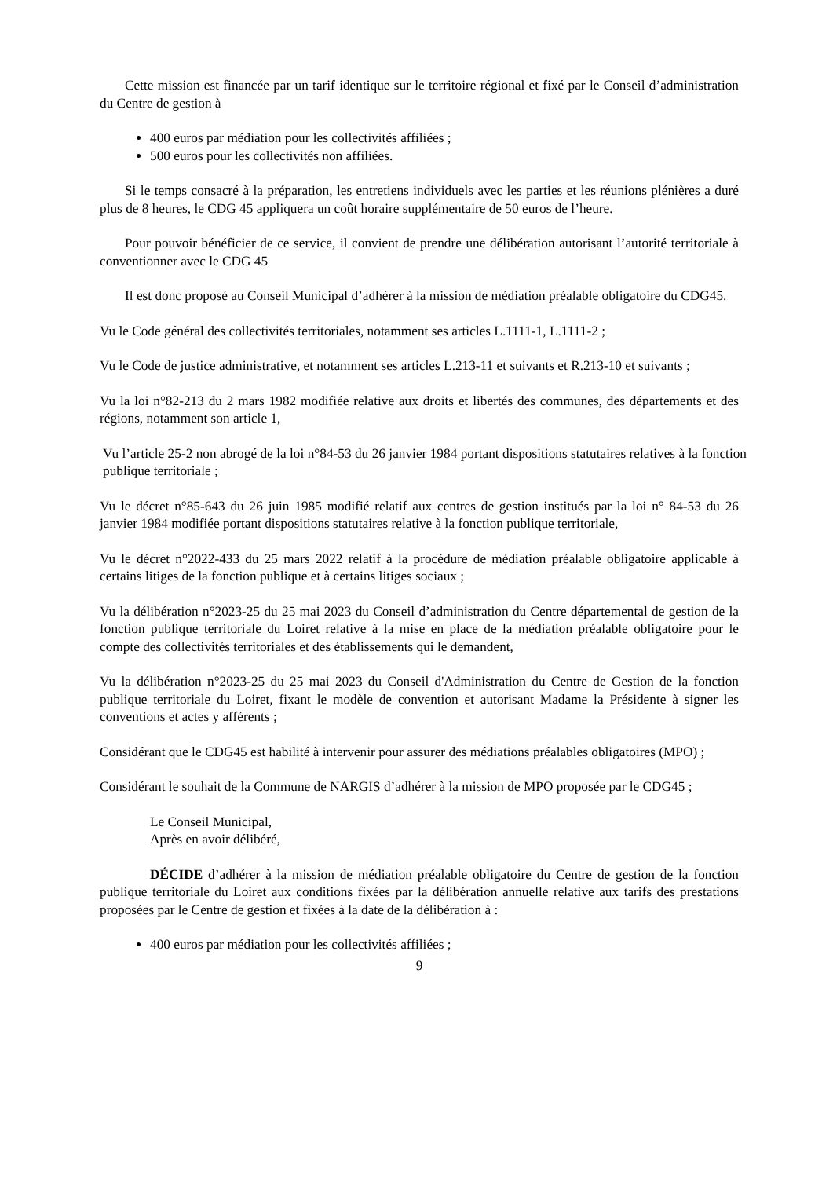Cette mission est financée par un tarif identique sur le territoire régional et fixé par le Conseil d’administration du Centre de gestion à
400 euros par médiation pour les collectivités affiliées ;
500 euros pour les collectivités non affiliées.
Si le temps consacré à la préparation, les entretiens individuels avec les parties et les réunions plénières a duré plus de 8 heures, le CDG 45 appliquera un coût horaire supplémentaire de 50 euros de l’heure.
Pour pouvoir bénéficier de ce service, il convient de prendre une délibération autorisant l’autorité territoriale à conventionner avec le CDG 45
Il est donc proposé au Conseil Municipal d’adhérer à la mission de médiation préalable obligatoire du CDG45.
Vu le Code général des collectivités territoriales, notamment ses articles L.1111-1, L.1111-2 ;
Vu le Code de justice administrative, et notamment ses articles L.213-11 et suivants et R.213-10 et suivants ;
Vu la loi n°82-213 du 2 mars 1982 modifiée relative aux droits et libertés des communes, des départements et des régions, notamment son article 1,
Vu l’article 25-2 non abrogé de la loi n°84-53 du 26 janvier 1984 portant dispositions statutaires relatives à la fonction publique territoriale ;
Vu le décret n°85-643 du 26 juin 1985 modifié relatif aux centres de gestion institués par la loi n° 84-53 du 26 janvier 1984 modifiée portant dispositions statutaires relative à la fonction publique territoriale,
Vu le décret n°2022-433 du 25 mars 2022 relatif à la procédure de médiation préalable obligatoire applicable à certains litiges de la fonction publique et à certains litiges sociaux ;
Vu la délibération n°2023-25 du 25 mai 2023 du Conseil d’administration du Centre départemental de gestion de la fonction publique territoriale du Loiret relative à la mise en place de la médiation préalable obligatoire pour le compte des collectivités territoriales et des établissements qui le demandent,
Vu la délibération n°2023-25 du 25 mai 2023 du Conseil d'Administration du Centre de Gestion de la fonction publique territoriale du Loiret, fixant le modèle de convention et autorisant Madame la Présidente à signer les conventions et actes y afférents ;
Considérant que le CDG45 est habilité à intervenir pour assurer des médiations préalables obligatoires (MPO) ;
Considérant le souhait de la Commune de NARGIS d’adhérer à la mission de MPO proposée par le CDG45 ;
Le Conseil Municipal,
Après en avoir délibéré,
DÉCIDE d’adhérer à la mission de médiation préalable obligatoire du Centre de gestion de la fonction publique territoriale du Loiret aux conditions fixées par la délibération annuelle relative aux tarifs des prestations proposées par le Centre de gestion et fixées à la date de la délibération à :
400 euros par médiation pour les collectivités affiliées ;
9